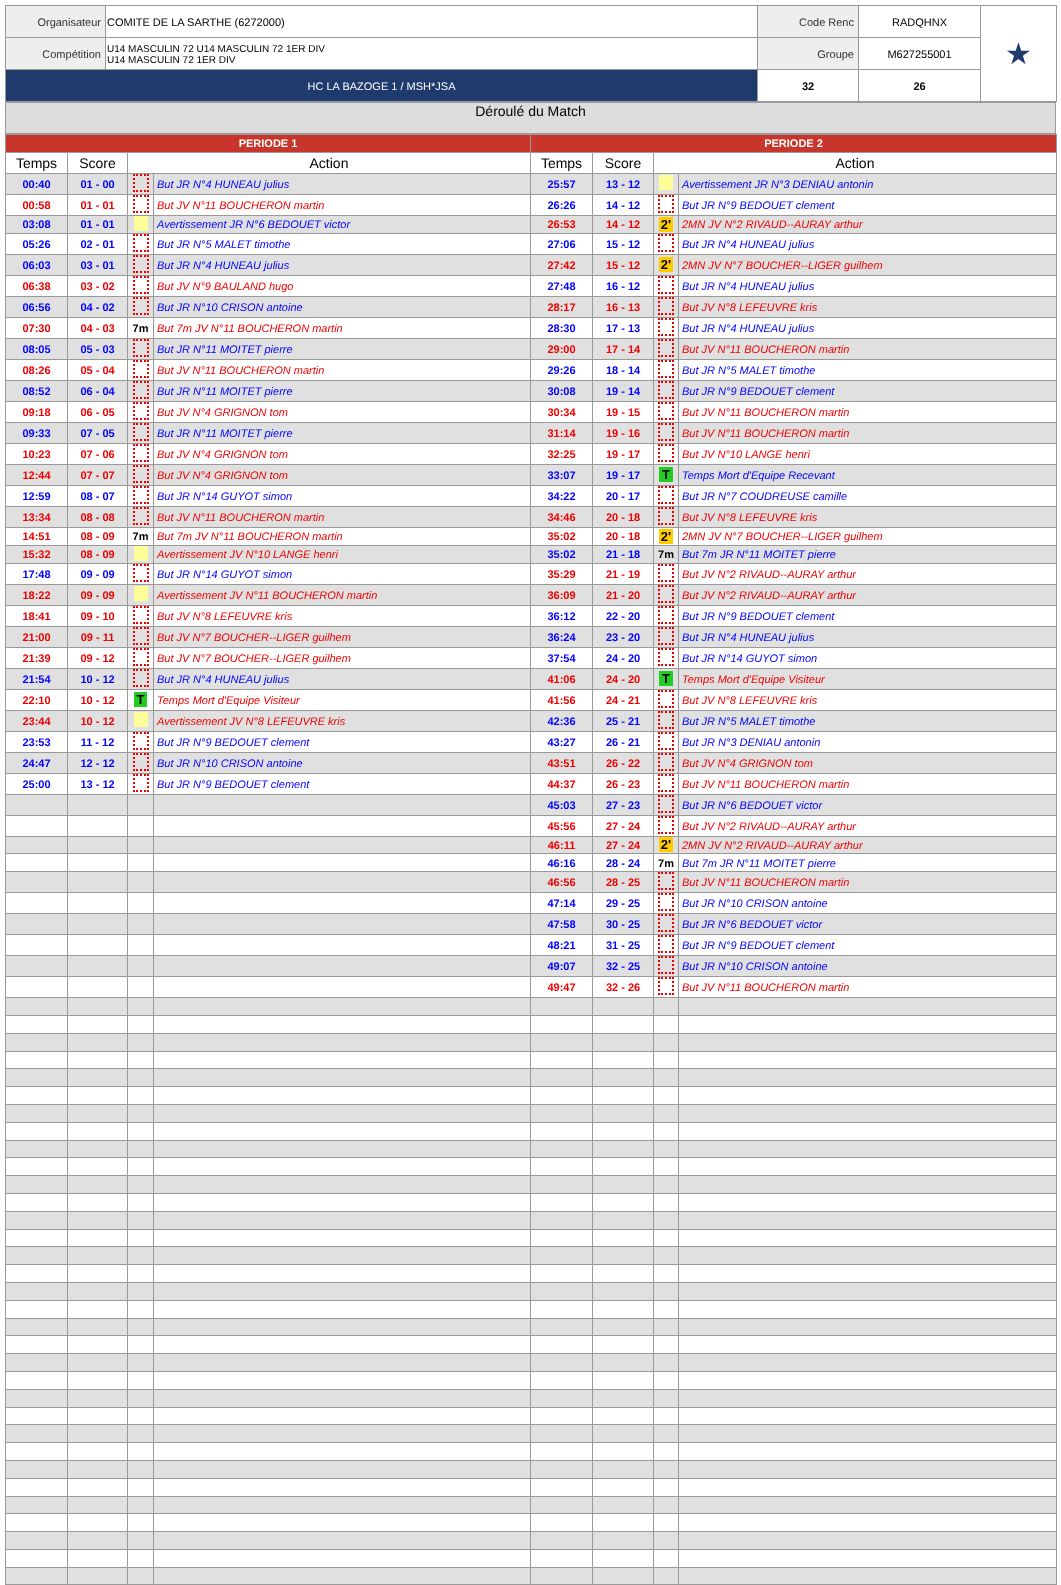| Organisateur | COMITE DE LA SARTHE (6272000) | Code Renc | RADQHNX | ★ |
| Compétition | U14 MASCULIN 72 U14 MASCULIN 72 1ER DIV U14 MASCULIN 72 1ER DIV | Groupe | M627255001 | |
| HC LA BAZOGE 1 / MSH*JSA | | 32 | 26 | |
Déroulé du Match
| PERIODE 1 | | | | PERIODE 2 | | | |
| --- | --- | --- | --- | --- | --- | --- | --- |
| Temps | Score | Action | | Temps | Score | Action | |
| 00:40 | 01 - 00 | | But JR N°4 HUNEAU julius | 25:57 | 13 - 12 | | Avertissement JR N°3 DENIAU antonin |
| 00:58 | 01 - 01 | | But JV N°11 BOUCHERON martin | 26:26 | 14 - 12 | | But JR N°9 BEDOUET clement |
| 03:08 | 01 - 01 | | Avertissement JR N°6 BEDOUET victor | 26:53 | 14 - 12 | 2' | 2MN JV N°2 RIVAUD--AURAY arthur |
| 05:26 | 02 - 01 | | But JR N°5 MALET timothe | 27:06 | 15 - 12 | | But JR N°4 HUNEAU julius |
| 06:03 | 03 - 01 | | But JR N°4 HUNEAU julius | 27:42 | 15 - 12 | 2' | 2MN JV N°7 BOUCHER--LIGER guilhem |
| 06:38 | 03 - 02 | | But JV N°9 BAULAND hugo | 27:48 | 16 - 12 | | But JR N°4 HUNEAU julius |
| 06:56 | 04 - 02 | | But JR N°10 CRISON antoine | 28:17 | 16 - 13 | | But JV N°8 LEFEUVRE kris |
| 07:30 | 04 - 03 | 7m | But 7m JV N°11 BOUCHERON martin | 28:30 | 17 - 13 | | But JR N°4 HUNEAU julius |
| 08:05 | 05 - 03 | | But JR N°11 MOITET pierre | 29:00 | 17 - 14 | | But JV N°11 BOUCHERON martin |
| 08:26 | 05 - 04 | | But JV N°11 BOUCHERON martin | 29:26 | 18 - 14 | | But JR N°5 MALET timothe |
| 08:52 | 06 - 04 | | But JR N°11 MOITET pierre | 30:08 | 19 - 14 | | But JR N°9 BEDOUET clement |
| 09:18 | 06 - 05 | | But JV N°4 GRIGNON tom | 30:34 | 19 - 15 | | But JV N°11 BOUCHERON martin |
| 09:33 | 07 - 05 | | But JR N°11 MOITET pierre | 31:14 | 19 - 16 | | But JV N°11 BOUCHERON martin |
| 10:23 | 07 - 06 | | But JV N°4 GRIGNON tom | 32:25 | 19 - 17 | | But JV N°10 LANGE henri |
| 12:44 | 07 - 07 | | But JV N°4 GRIGNON tom | 33:07 | 19 - 17 | T | Temps Mort d'Equipe Recevant |
| 12:59 | 08 - 07 | | But JR N°14 GUYOT simon | 34:22 | 20 - 17 | | But JR N°7 COUDREUSE camille |
| 13:34 | 08 - 08 | | But JV N°11 BOUCHERON martin | 34:46 | 20 - 18 | | But JV N°8 LEFEUVRE kris |
| 14:51 | 08 - 09 | 7m | But 7m JV N°11 BOUCHERON martin | 35:02 | 20 - 18 | 2' | 2MN JV N°7 BOUCHER--LIGER guilhem |
| 15:32 | 08 - 09 | | Avertissement JV N°10 LANGE henri | 35:02 | 21 - 18 | 7m | But 7m JR N°11 MOITET pierre |
| 17:48 | 09 - 09 | | But JR N°14 GUYOT simon | 35:29 | 21 - 19 | | But JV N°2 RIVAUD--AURAY arthur |
| 18:22 | 09 - 09 | | Avertissement JV N°11 BOUCHERON martin | 36:09 | 21 - 20 | | But JV N°2 RIVAUD--AURAY arthur |
| 18:41 | 09 - 10 | | But JV N°8 LEFEUVRE kris | 36:12 | 22 - 20 | | But JR N°9 BEDOUET clement |
| 21:00 | 09 - 11 | | But JV N°7 BOUCHER--LIGER guilhem | 36:24 | 23 - 20 | | But JR N°4 HUNEAU julius |
| 21:39 | 09 - 12 | | But JV N°7 BOUCHER--LIGER guilhem | 37:54 | 24 - 20 | | But JR N°14 GUYOT simon |
| 21:54 | 10 - 12 | | But JR N°4 HUNEAU julius | 41:06 | 24 - 20 | T | Temps Mort d'Equipe Visiteur |
| 22:10 | 10 - 12 | T | Temps Mort d'Equipe Visiteur | 41:56 | 24 - 21 | | But JV N°8 LEFEUVRE kris |
| 23:44 | 10 - 12 | | Avertissement JV N°8 LEFEUVRE kris | 42:36 | 25 - 21 | | But JR N°5 MALET timothe |
| 23:53 | 11 - 12 | | But JR N°9 BEDOUET clement | 43:27 | 26 - 21 | | But JR N°3 DENIAU antonin |
| 24:47 | 12 - 12 | | But JR N°10 CRISON antoine | 43:51 | 26 - 22 | | But JV N°4 GRIGNON tom |
| 25:00 | 13 - 12 | | But JR N°9 BEDOUET clement | 44:37 | 26 - 23 | | But JV N°11 BOUCHERON martin |
| | | | | 45:03 | 27 - 23 | | But JR N°6 BEDOUET victor |
| | | | | 45:56 | 27 - 24 | | But JV N°2 RIVAUD--AURAY arthur |
| | | | | 46:11 | 27 - 24 | 2' | 2MN JV N°2 RIVAUD--AURAY arthur |
| | | | | 46:16 | 28 - 24 | 7m | But 7m JR N°11 MOITET pierre |
| | | | | 46:56 | 28 - 25 | | But JV N°11 BOUCHERON martin |
| | | | | 47:14 | 29 - 25 | | But JR N°10 CRISON antoine |
| | | | | 47:58 | 30 - 25 | | But JR N°6 BEDOUET victor |
| | | | | 48:21 | 31 - 25 | | But JR N°9 BEDOUET clement |
| | | | | 49:07 | 32 - 25 | | But JR N°10 CRISON antoine |
| | | | | 49:47 | 32 - 26 | | But JV N°11 BOUCHERON martin |